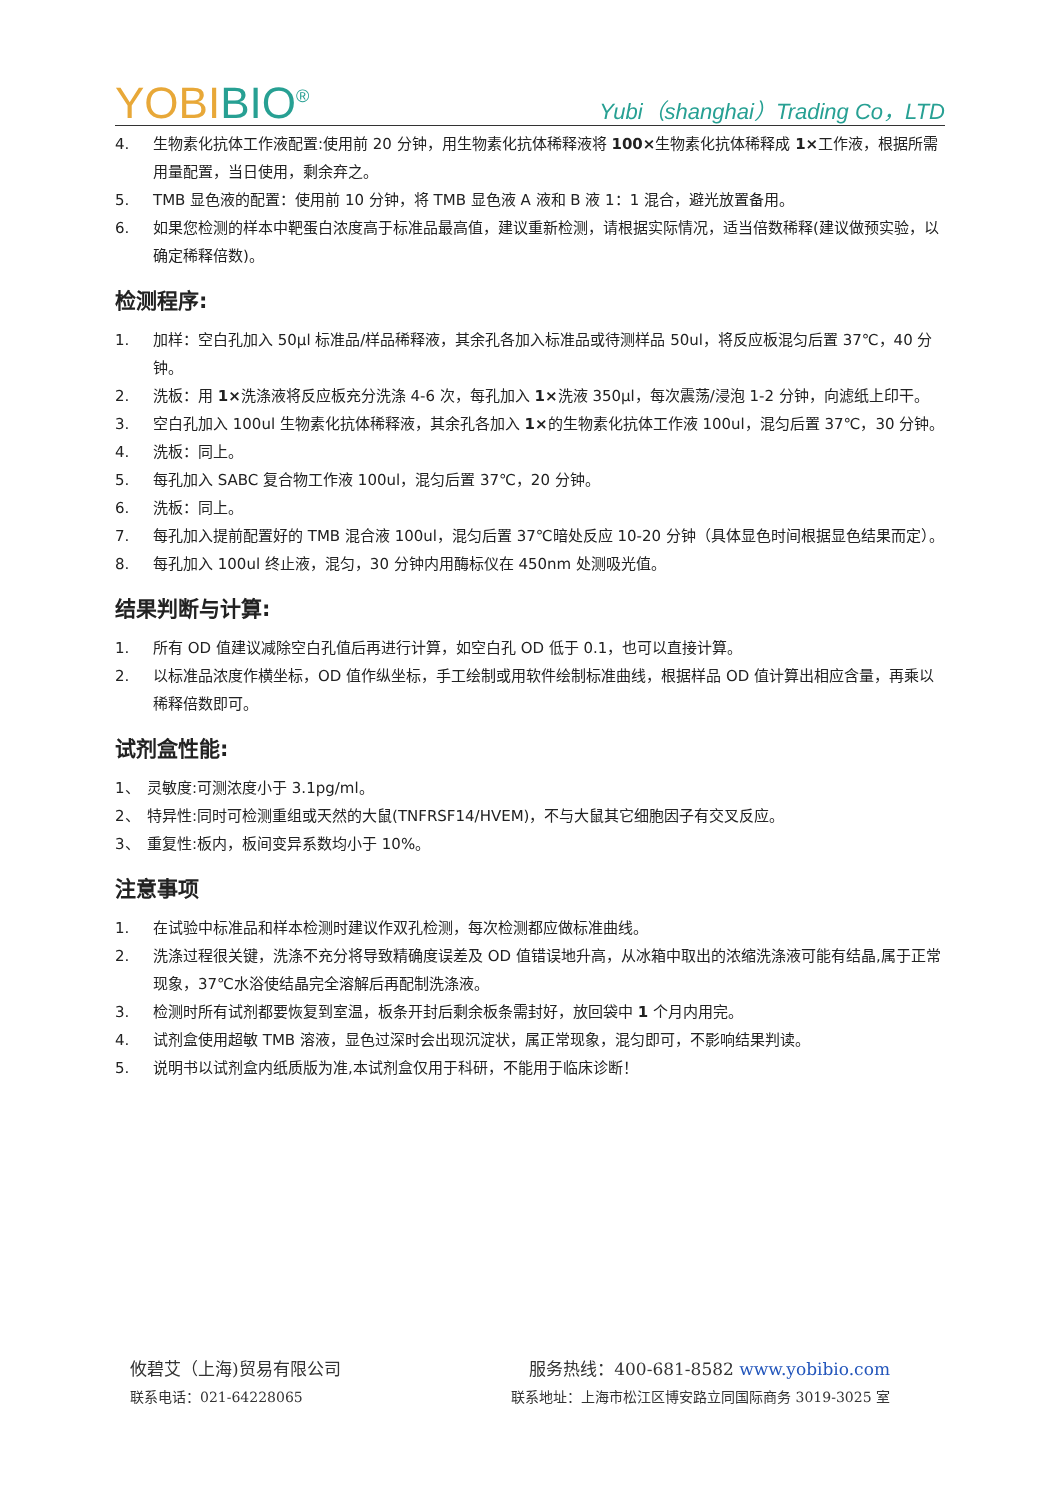YOBIBIO<sup>®</sup>
Yubi（shanghai）Trading Co，LTD
4. 生物素化抗体工作液配置:使用前 20 分钟，用生物素化抗体稀释液将 100×生物素化抗体稀释成 1×工作液，根据所需用量配置，当日使用，剩余弃之。
5. TMB 显色液的配置：使用前 10 分钟，将 TMB 显色液 A 液和 B 液 1：1 混合，避光放置备用。
6. 如果您检测的样本中靶蛋白浓度高于标准品最高值，建议重新检测，请根据实际情况，适当倍数稀释(建议做预实验，以确定稀释倍数)。
检测程序:
1. 加样：空白孔加入 50μl 标准品/样品稀释液，其余孔各加入标准品或待测样品 50ul，将反应板混匀后置 37℃，40 分钟。
2. 洗板：用 1×洗涤液将反应板充分洗涤 4-6 次，每孔加入 1×洗液 350μl，每次震荡/浸泡 1-2 分钟，向滤纸上印干。
3. 空白孔加入 100ul 生物素化抗体稀释液，其余孔各加入 1×的生物素化抗体工作液 100ul，混匀后置 37℃，30 分钟。
4. 洗板：同上。
5. 每孔加入 SABC 复合物工作液 100ul，混匀后置 37℃，20 分钟。
6. 洗板：同上。
7. 每孔加入提前配置好的 TMB 混合液 100ul，混匀后置 37℃暗处反应 10-20 分钟（具体显色时间根据显色结果而定）。
8. 每孔加入 100ul 终止液，混匀，30 分钟内用酶标仪在 450nm 处测吸光值。
结果判断与计算:
1. 所有 OD 值建议减除空白孔值后再进行计算，如空白孔 OD 低于 0.1，也可以直接计算。
2. 以标准品浓度作横坐标，OD 值作纵坐标，手工绘制或用软件绘制标准曲线，根据样品 OD 值计算出相应含量，再乘以稀释倍数即可。
试剂盒性能:
1、 灵敏度:可测浓度小于 3.1pg/ml。
2、 特异性:同时可检测重组或天然的大鼠(TNFRSF14/HVEM)，不与大鼠其它细胞因子有交叉反应。
3、 重复性:板内，板间变异系数均小于 10%。
注意事项
1. 在试验中标准品和样本检测时建议作双孔检测，每次检测都应做标准曲线。
2. 洗涤过程很关键，洗涤不充分将导致精确度误差及 OD 值错误地升高，从冰箱中取出的浓缩洗涤液可能有结晶,属于正常现象，37℃水浴使结晶完全溶解后再配制洗涤液。
3. 检测时所有试剂都要恢复到室温，板条开封后剩余板条需封好，放回袋中 1 个月内用完。
4. 试剂盒使用超敏 TMB 溶液，显色过深时会出现沉淀状，属正常现象，混匀即可，不影响结果判读。
5. 说明书以试剂盒内纸质版为准,本试剂盒仅用于科研，不能用于临床诊断！
攸碧艾（上海)贸易有限公司 服务热线：400-681-8582 www.yobibio.com
联系电话：021-64228065 联系地址：上海市松江区博安路立同国际商务 3019-3025 室